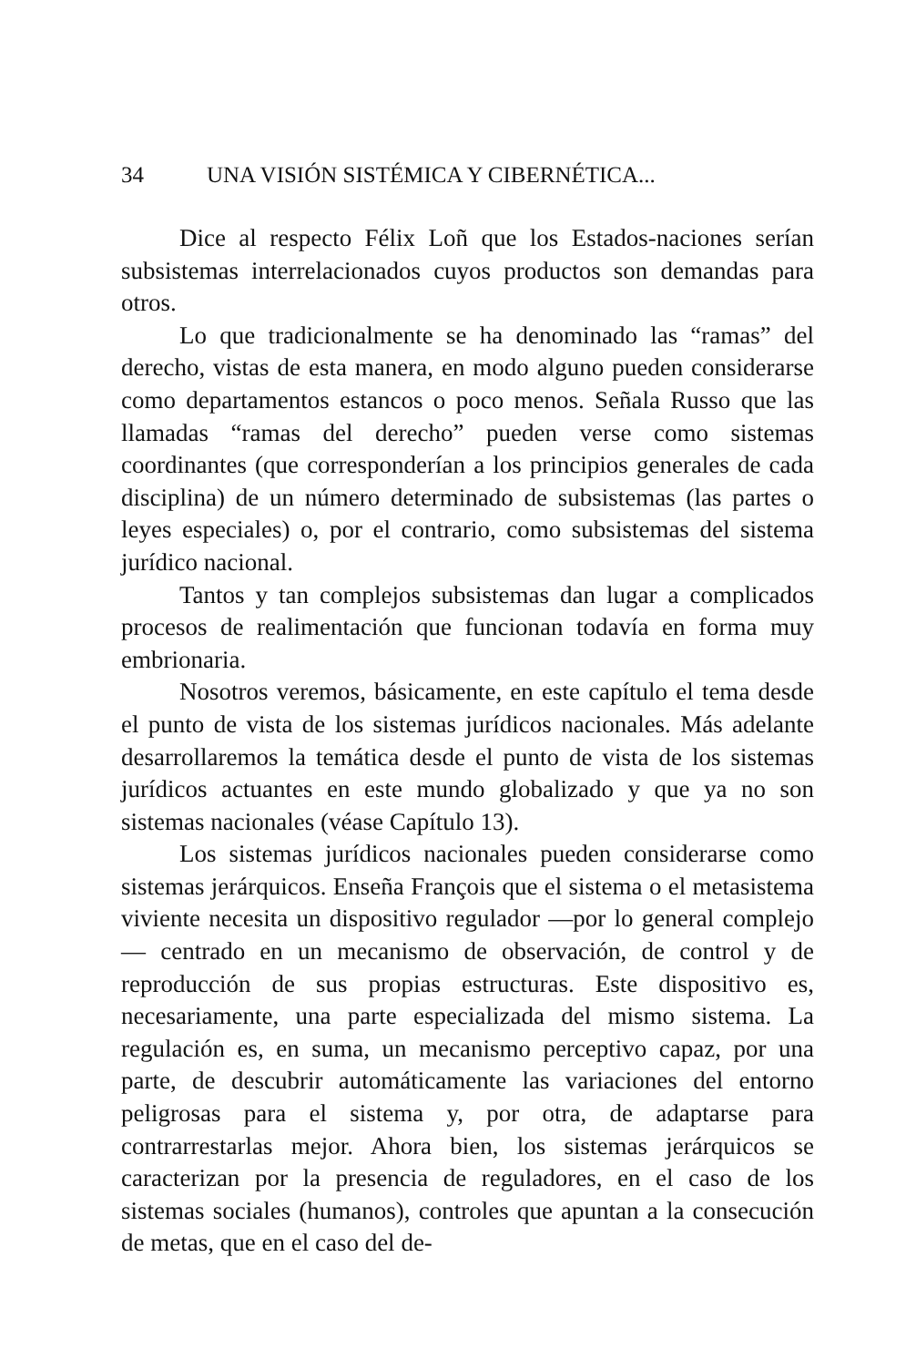34 UNA VISIÓN SISTÉMICA Y CIBERNÉTICA...
Dice al respecto Félix Loñ que los Estados-naciones serían subsistemas interrelacionados cuyos productos son demandas para otros.
Lo que tradicionalmente se ha denominado las “ramas” del derecho, vistas de esta manera, en modo alguno pueden considerarse como departamentos estancos o poco menos. Señala Russo que las llamadas “ramas del derecho” pueden verse como sistemas coordinantes (que corresponderían a los principios generales de cada disciplina) de un número determinado de subsistemas (las partes o leyes especiales) o, por el contrario, como subsistemas del sistema jurídico nacional.
Tantos y tan complejos subsistemas dan lugar a complicados procesos de realimentación que funcionan todavía en forma muy embrionaria.
Nosotros veremos, básicamente, en este capítulo el tema desde el punto de vista de los sistemas jurídicos nacionales. Más adelante desarrollaremos la temática desde el punto de vista de los sistemas jurídicos actuantes en este mundo globalizado y que ya no son sistemas nacionales (véase Capítulo 13).
Los sistemas jurídicos nacionales pueden considerarse como sistemas jerárquicos. Enseña François que el sistema o el metasistema viviente necesita un dispositivo regulador —por lo general complejo— centrado en un mecanismo de observación, de control y de reproducción de sus propias estructuras. Este dispositivo es, necesariamente, una parte especializada del mismo sistema. La regulación es, en suma, un mecanismo perceptivo capaz, por una parte, de descubrir automáticamente las variaciones del entorno peligrosas para el sistema y, por otra, de adaptarse para contrarrestarlas mejor. Ahora bien, los sistemas jerárquicos se caracterizan por la presencia de reguladores, en el caso de los sistemas sociales (humanos), controles que apuntan a la consecución de metas, que en el caso del de-